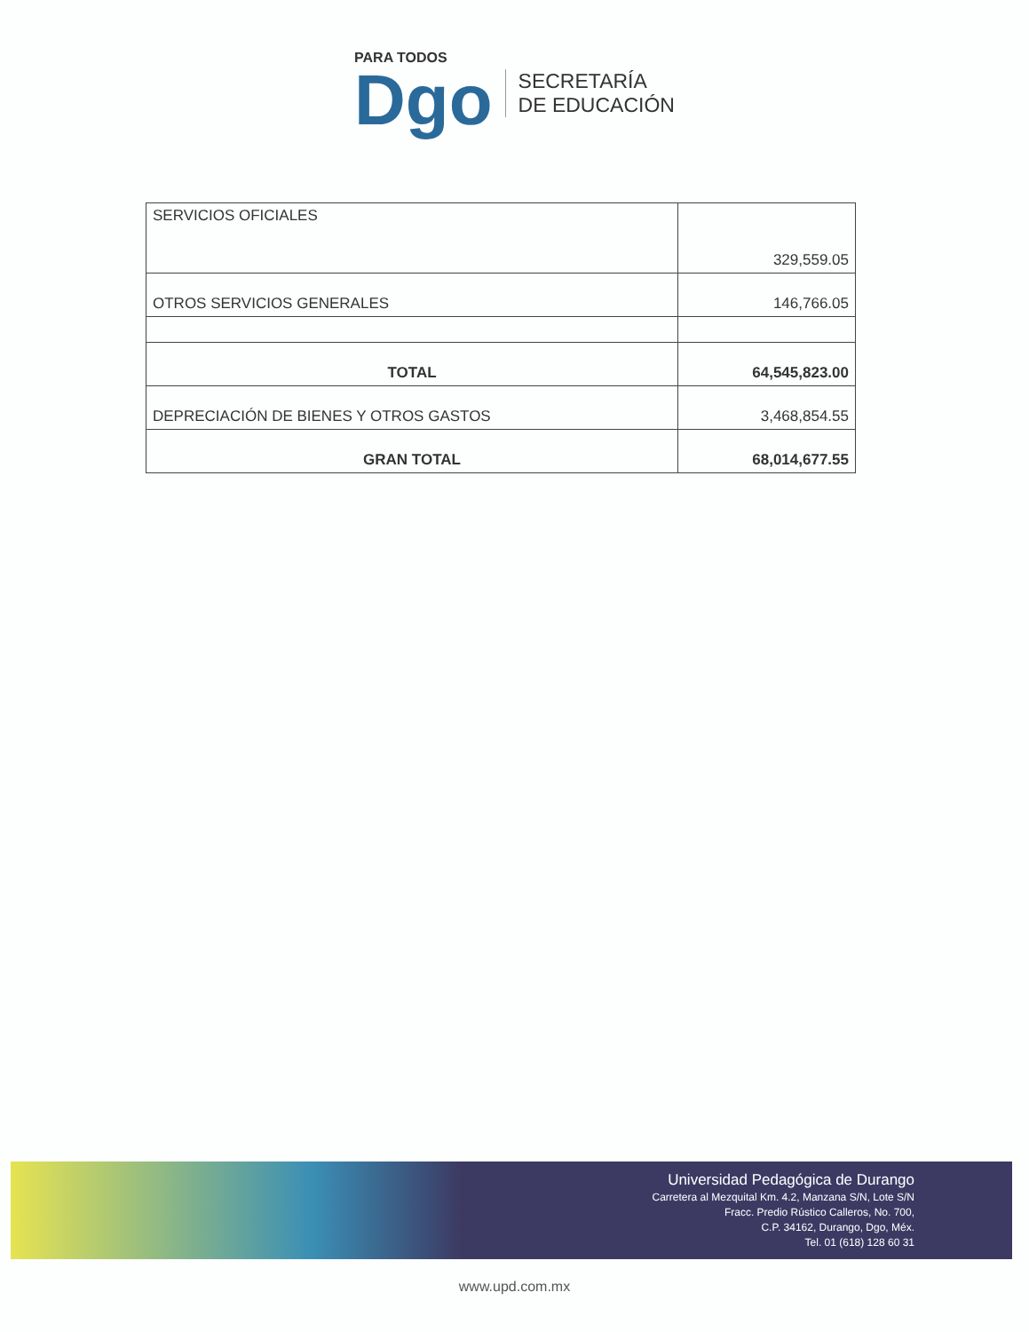PARA TODOS
Dgo
SECRETARÍA
DE EDUCACIÓN
| SERVICIOS OFICIALES | 329,559.05 |
| OTROS SERVICIOS GENERALES | 146,766.05 |
| TOTAL | 64,545,823.00 |
| DEPRECIACIÓN DE BIENES Y OTROS GASTOS | 3,468,854.55 |
| GRAN TOTAL | 68,014,677.55 |
Universidad Pedagógica de Durango
Carretera al Mezquital Km. 4.2, Manzana S/N, Lote S/N
Fracc. Predio Rústico Calleros, No. 700,
C.P. 34162, Durango, Dgo, Méx.
Tel. 01 (618) 128 60 31
www.upd.com.mx